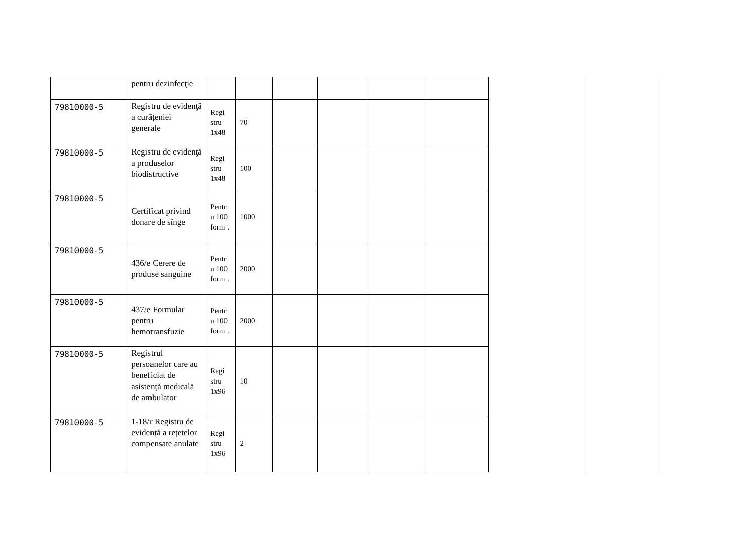| | pentru dezinfecţie | | | | | | |
| 79810000-5 | Registru de evidenţă a curățeniei generale | Regi stru 1x48 | 70 | | | | |
| 79810000-5 | Registru de evidenţă a produselor biodistructive | Regi stru 1x48 | 100 | | | | |
| 79810000-5 | Certificat privind donare de sînge | Pentr u 100 form . | 1000 | | | | |
| 79810000-5 | 436/e Cerere de produse sanguine | Pentr u 100 form . | 2000 | | | | |
| 79810000-5 | 437/e Formular pentru hemotransfuzie | Pentr u 100 form . | 2000 | | | | |
| 79810000-5 | Registrul persoanelor care au beneficiat de asistență medicală de ambulator | Regi stru 1x96 | 10 | | | | |
| 79810000-5 | 1-18/r Registru de evidență a rețetelor compensate anulate | Regi stru 1x96 | 2 | | | | |